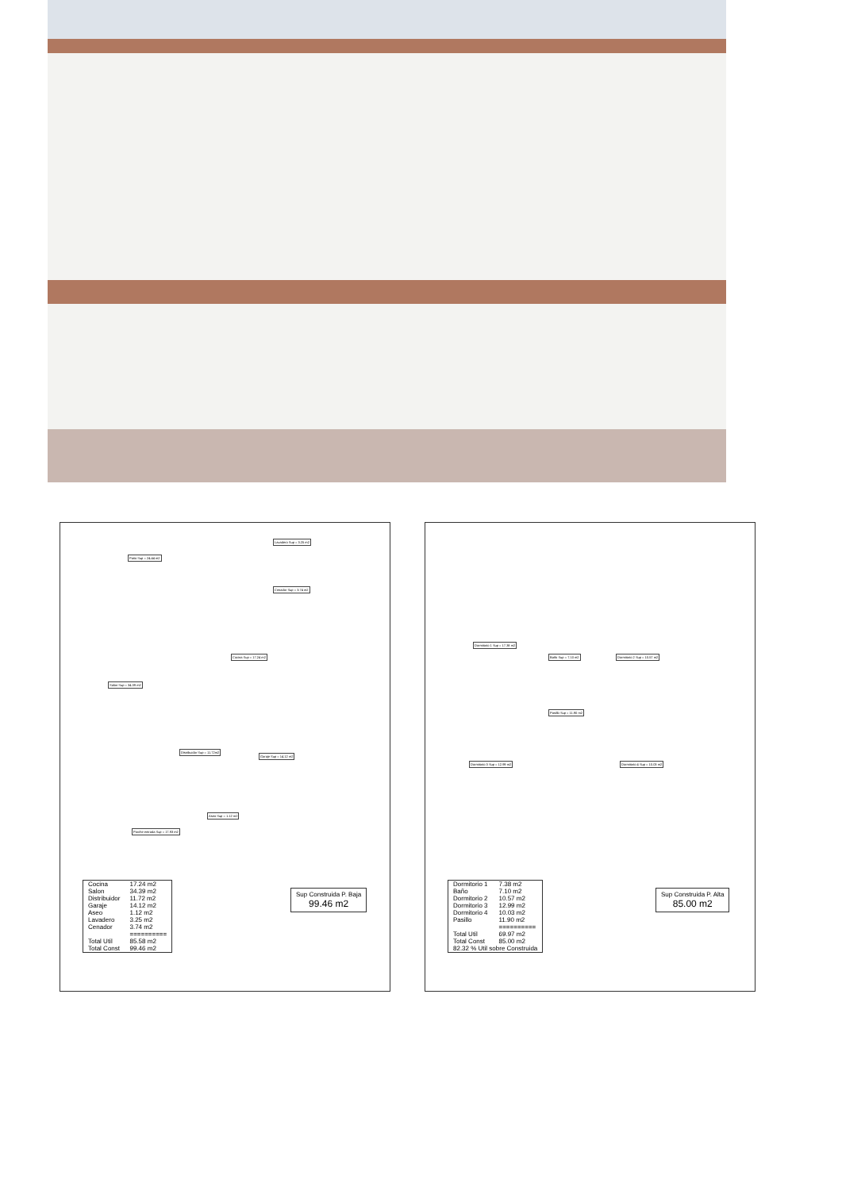Patio Sup = 24.44 m2
Lavadero Sup = 3.25 m2
Cenador Sup = 3.74 m2
Cocina Sup = 17.24 m2
Salon Sup = 34.39 m2
Distribuidor Sup = 11.72m2
Garaje Sup = 14.12 m2
Aseo Sup = 1.12 m2
Porche entrada Sup = 17.93 m2
| Cocina | 17.24 m2 |
| Salon | 34.39 m2 |
| Distribuidor | 11.72 m2 |
| Garaje | 14.12 m2 |
| Aseo | 1.12 m2 |
| Lavadero | 3.25 m2 |
| Cenador | 3.74 m2 |
| | ========== |
| Total Util | 85.58 m2 |
| Total Const | 99.46 m2 |
Sup Construida P. Baja
99.46 m2
Dormitorio 1 Sup = 17.38 m2
Baño Sup = 7.10 m2 Dormitorio 2 Sup = 10.57 m2
Pasillo Sup = 11.90 m2
Dormitorio 3 Sup = 12.99 m2 Dormitorio 4 Sup = 10.03 m2
| Dormitorio 1 | 7.38 m2 |
| Baño | 7.10 m2 |
| Dormitorio 2 | 10.57 m2 |
| Dormitorio 3 | 12.99 m2 |
| Dormitorio 4 | 10.03 m2 |
| Pasillo | 11.90 m2 |
| | ========== |
| Total Util | 69.97 m2 |
| Total Const | 85.00 m2 |
| 82.32 % Util sobre Construida | |
Sup Construida P. Alta
85.00 m2